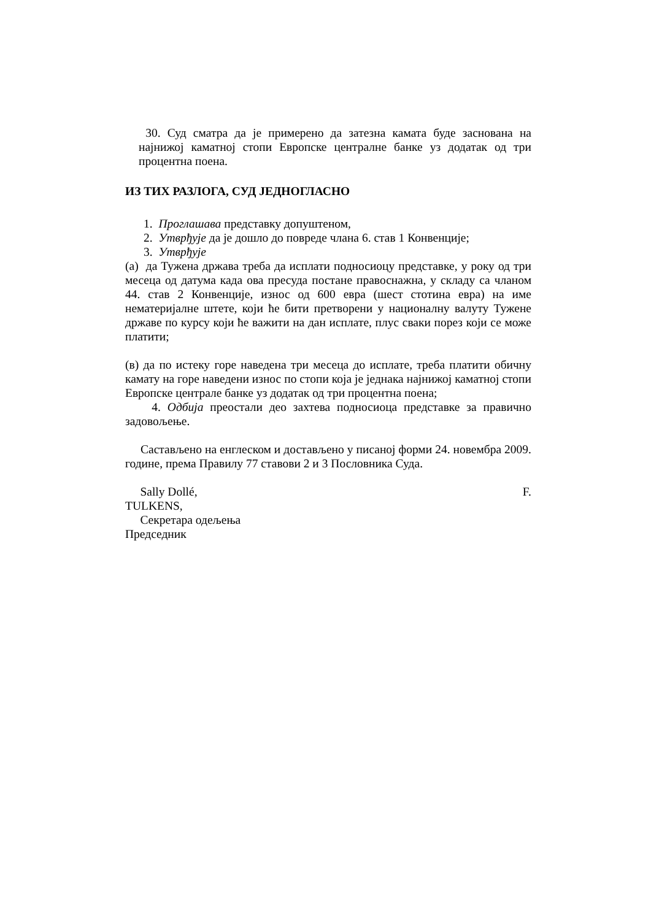30. Суд сматра да је примерено да затезна камата буде заснована на најнижој каматној стопи Европске централне банке уз додатак од три процентна поена.
ИЗ ТИХ РАЗЛОГА, СУД ЈЕДНОГЛАСНО
1. Проглашава представку допуштеном,
2. Утврђује да је дошло до повреде члана 6. став 1 Конвенције;
3. Утврђује
(а) да Тужена држава треба да исплати подносиоцу представке, у року од три месеца од датума када ова пресуда постане правоснажна, у складу са чланом 44. став 2 Конвенције, износ од 600 евра (шест стотина евра) на име нематеријалне штете, који ће бити претворени у националну валуту Тужене државе по курсу који ће важити на дан исплате, плус сваки порез који се може платити;
(в) да по истеку горе наведена три месеца до исплате, треба платити обичну камату на горе наведени износ по стопи која је једнака најнижој каматној стопи Европске централе банке уз додатак од три процентна поена;
4. Одбија преостали део захтева подносиоца представке за правично задовољење.
Састављено на енглеском и достављено у писаној форми 24. новембра 2009. године, према Правилу 77 ставови 2 и 3 Пословника Суда.
Sally Dollé, F.
TULKENS,
Секретара одељења
Председник